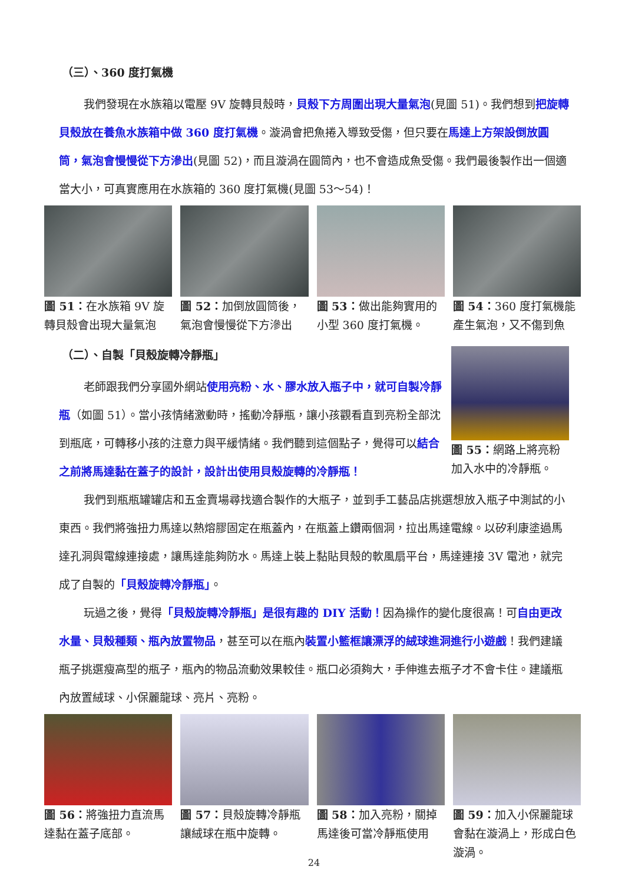（三）、360 度打氣機
我們發現在水族箱以電壓 9V 旋轉貝殼時，貝殼下方周圍出現大量氣泡(見圖 51)。我們想到把旋轉貝殼放在養魚水族箱中做 360 度打氣機。漩渦會把魚捲入導致受傷，但只要在馬達上方架設倒放圓筒，氣泡會慢慢從下方滲出(見圖 52)，而且漩渦在圓筒內，也不會造成魚受傷。我們最後製作出一個適當大小，可真實應用在水族箱的 360 度打氣機(見圖 53～54)！
圖 51：在水族箱 9V 旋轉貝殼會出現大量氣泡
圖 52：加倒放圓筒後，氣泡會慢慢從下方滲出
圖 53：做出能夠實用的小型 360 度打氣機。
圖 54：360 度打氣機能產生氣泡，又不傷到魚
（二）、自製「貝殼旋轉冷靜瓶」
老師跟我們分享國外網站使用亮粉、水、膠水放入瓶子中，就可自製冷靜瓶（如圖 51）。當小孩情緒激動時，搖動冷靜瓶，讓小孩觀看直到亮粉全部沈到瓶底，可轉移小孩的注意力與平緩情緒。我們聽到這個點子，覺得可以結合之前將馬達黏在蓋子的設計，設計出使用貝殼旋轉的冷靜瓶！
圖 55：網路上將亮粉加入水中的冷靜瓶。
我們到瓶瓶罐罐店和五金賣場尋找適合製作的大瓶子，並到手工藝品店挑選想放入瓶子中測試的小東西。我們將強扭力馬達以熱熔膠固定在瓶蓋內，在瓶蓋上鑽兩個洞，拉出馬達電線。以矽利康塗過馬達孔洞與電線連接處，讓馬達能夠防水。馬達上裝上黏貼貝殼的軟風扇平台，馬達連接 3V 電池，就完成了自製的「貝殼旋轉冷靜瓶」。
玩過之後，覺得「貝殼旋轉冷靜瓶」是很有趣的 DIY 活動！因為操作的變化度很高！可自由更改水量、貝殼種類、瓶內放置物品，甚至可以在瓶內裝置小籃框讓漂浮的絨球進洞進行小遊戲！我們建議瓶子挑選瘦高型的瓶子，瓶內的物品流動效果較佳。瓶口必須夠大，手伸進去瓶子才不會卡住。建議瓶內放置絨球、小保麗龍球、亮片、亮粉。
圖 56：將強扭力直流馬達黏在蓋子底部。
圖 57：貝殼旋轉冷靜瓶讓絨球在瓶中旋轉。
圖 58：加入亮粉，關掉馬達後可當冷靜瓶使用
圖 59：加入小保麗龍球會黏在漩渦上，形成白色漩渦。
24